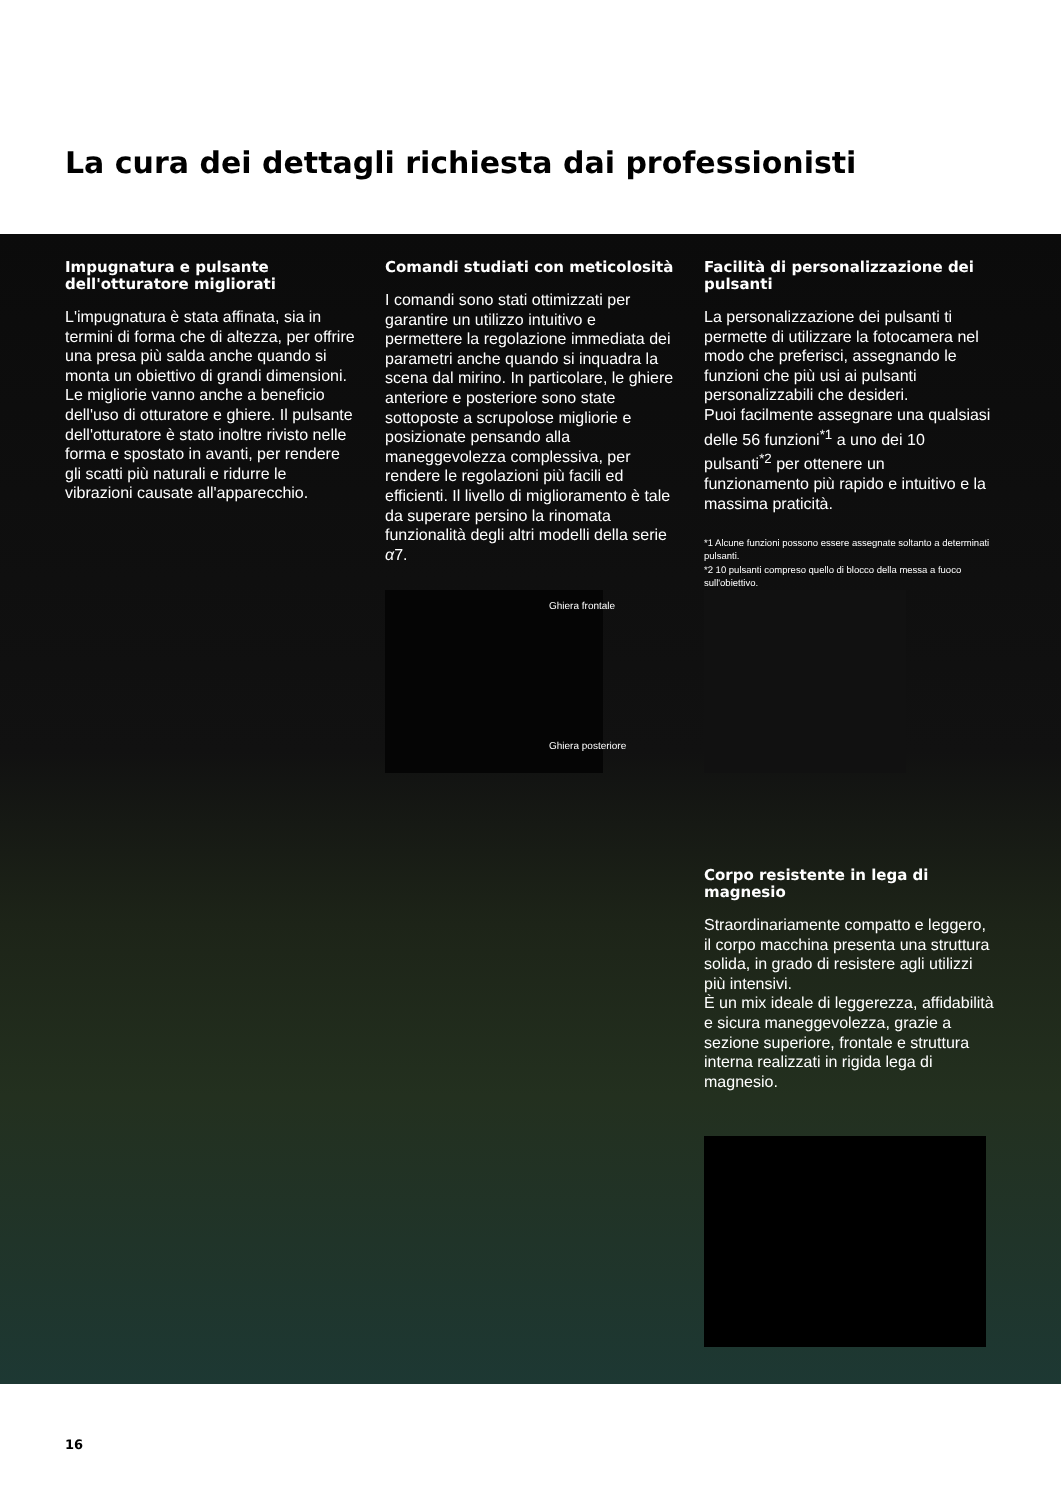La cura dei dettagli richiesta dai professionisti
Impugnatura e pulsante dell'otturatore migliorati
L'impugnatura è stata affinata, sia in termini di forma che di altezza, per offrire una presa più salda anche quando si monta un obiettivo di grandi dimensioni. Le migliorie vanno anche a beneficio dell'uso di otturatore e ghiere. Il pulsante dell'otturatore è stato inoltre rivisto nelle forma e spostato in avanti, per rendere gli scatti più naturali e ridurre le vibrazioni causate all'apparecchio.
Comandi studiati con meticolosità
I comandi sono stati ottimizzati per garantire un utilizzo intuitivo e permettere la regolazione immediata dei parametri anche quando si inquadra la scena dal mirino. In particolare, le ghiere anteriore e posteriore sono state sottoposte a scrupolose migliorie e posizionate pensando alla maneggevolezza complessiva, per rendere le regolazioni più facili ed efficienti. Il livello di miglioramento è tale da superare persino la rinomata funzionalità degli altri modelli della serie α7.
Facilità di personalizzazione dei pulsanti
La personalizzazione dei pulsanti ti permette di utilizzare la fotocamera nel modo che preferisci, assegnando le funzioni che più usi ai pulsanti personalizzabili che desideri.
Puoi facilmente assegnare una qualsiasi delle 56 funzioni<sup>*1</sup> a uno dei 10 pulsanti<sup>*2</sup> per ottenere un funzionamento più rapido e intuitivo e la massima praticità.
*1 Alcune funzioni possono essere assegnate soltanto a determinati pulsanti.
*2 10 pulsanti compreso quello di blocco della messa a fuoco sull'obiettivo.
Ghiera frontale
Ghiera posteriore
Corpo resistente in lega di magnesio
Straordinariamente compatto e leggero, il corpo macchina presenta una struttura solida, in grado di resistere agli utilizzi più intensivi.
È un mix ideale di leggerezza, affidabilità e sicura maneggevolezza, grazie a sezione superiore, frontale e struttura interna realizzati in rigida lega di magnesio.
16